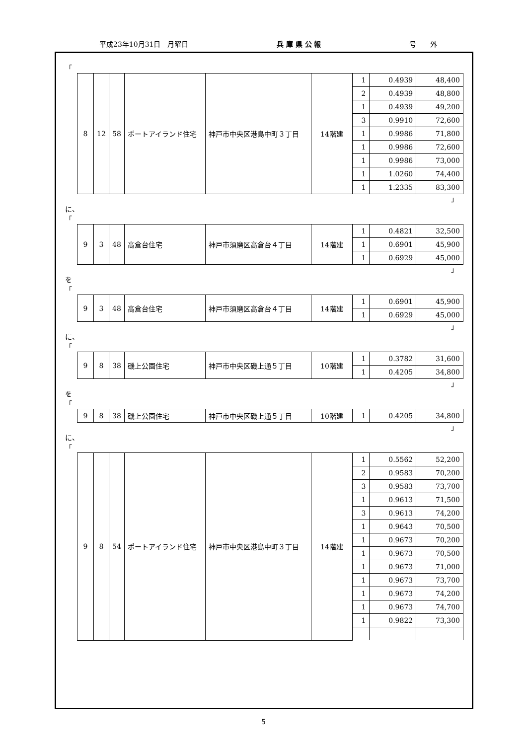平成23年10月31日　月曜日 兵 庫 県 公 報 号　　外
「
| 8 | 12 | 58 | ポートアイランド住宅 | 神戸市中央区港島中町３丁目 | 14階建 | 1 | 0.4939 | 48,400 |
| | | | | | | 2 | 0.4939 | 48,800 |
| | | | | | | 1 | 0.4939 | 49,200 |
| | | | | | | 3 | 0.9910 | 72,600 |
| | | | | | | 1 | 0.9986 | 71,800 |
| | | | | | | 1 | 0.9986 | 72,600 |
| | | | | | | 1 | 0.9986 | 73,000 |
| | | | | | | 1 | 1.0260 | 74,400 |
| | | | | | | 1 | 1.2335 | 83,300 |
」
に、
「
| 9 | 3 | 48 | 高倉台住宅 | 神戸市須磨区高倉台４丁目 | 14階建 | 1 | 0.4821 | 32,500 |
| | | | | | | 1 | 0.6901 | 45,900 |
| | | | | | | 1 | 0.6929 | 45,000 |
」
を
「
| 9 | 3 | 48 | 高倉台住宅 | 神戸市須磨区高倉台４丁目 | 14階建 | 1 | 0.6901 | 45,900 |
| | | | | | | 1 | 0.6929 | 45,000 |
」
に、
「
| 9 | 8 | 38 | 磯上公園住宅 | 神戸市中央区磯上通５丁目 | 10階建 | 1 | 0.3782 | 31,600 |
| | | | | | | 1 | 0.4205 | 34,800 |
」
を
「
| 9 | 8 | 38 | 磯上公園住宅 | 神戸市中央区磯上通５丁目 | 10階建 | 1 | 0.4205 | 34,800 |
」
に、
「
| 9 | 8 | 54 | ポートアイランド住宅 | 神戸市中央区港島中町３丁目 | 14階建 | 1 | 0.5562 | 52,200 |
| | | | | | | 2 | 0.9583 | 70,200 |
| | | | | | | 3 | 0.9583 | 73,700 |
| | | | | | | 1 | 0.9613 | 71,500 |
| | | | | | | 3 | 0.9613 | 74,200 |
| | | | | | | 1 | 0.9643 | 70,500 |
| | | | | | | 1 | 0.9673 | 70,200 |
| | | | | | | 1 | 0.9673 | 70,500 |
| | | | | | | 1 | 0.9673 | 71,000 |
| | | | | | | 1 | 0.9673 | 73,700 |
| | | | | | | 1 | 0.9673 | 74,200 |
| | | | | | | 1 | 0.9673 | 74,700 |
| | | | | | | 1 | 0.9822 | 73,300 |
5